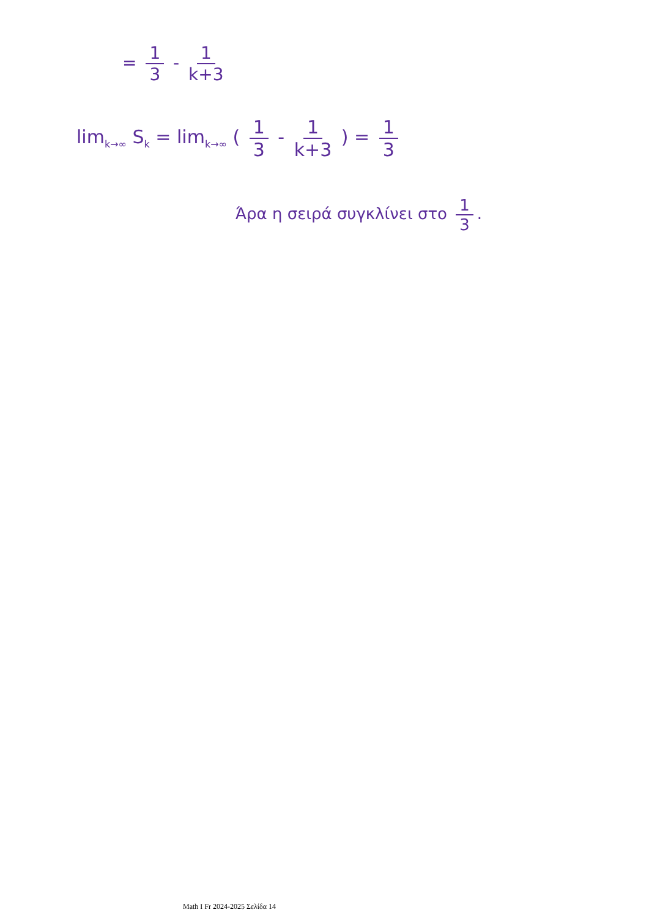= 1 3 - 1 k+3
lim<sub>k→∞</sub> S<sub>k</sub> = lim<sub>k→∞</sub> ( 1 3 - 1 k+3 ) = 1 3
Άρα η σειρά συγκλίνει στο 1 3.
Math I Fr 2024-2025 Σελίδα 14